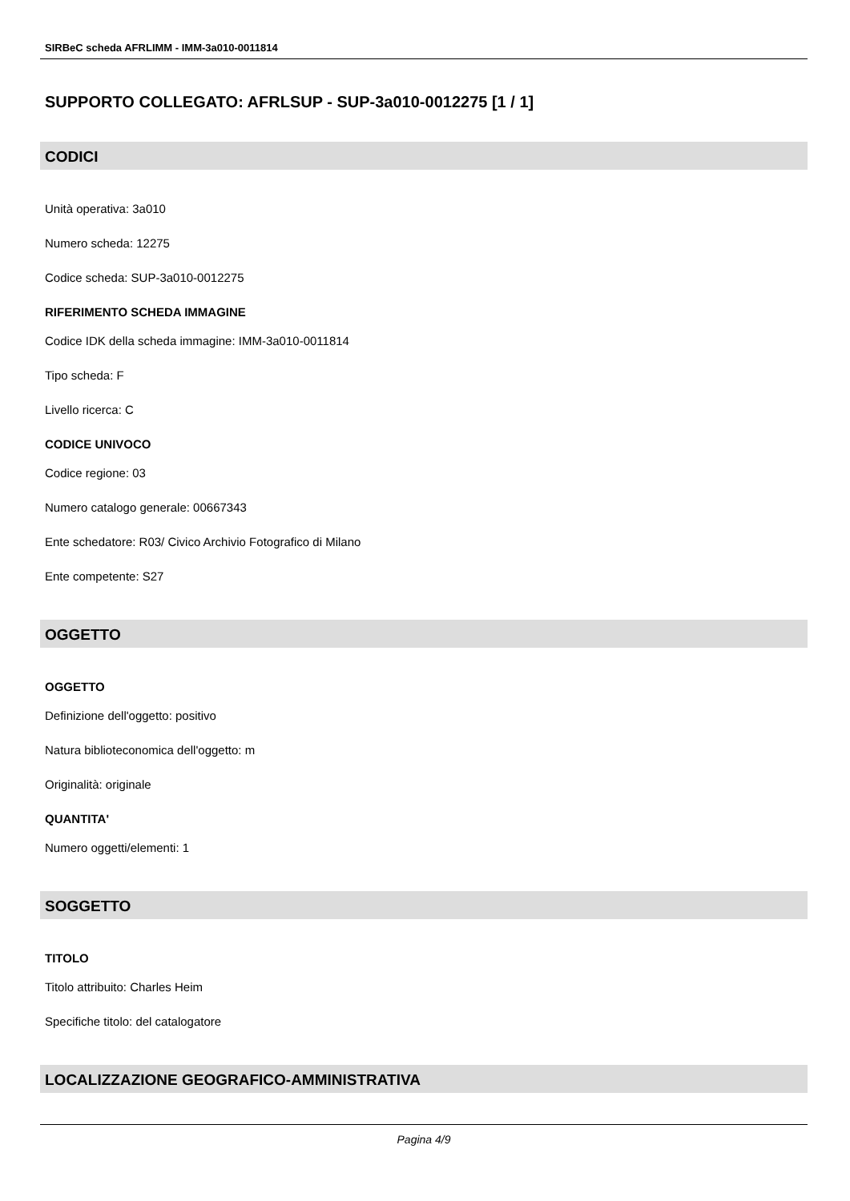SIRBeC scheda AFRLIMM - IMM-3a010-0011814
SUPPORTO COLLEGATO: AFRLSUP - SUP-3a010-0012275 [1 / 1]
CODICI
Unità operativa: 3a010
Numero scheda: 12275
Codice scheda: SUP-3a010-0012275
RIFERIMENTO SCHEDA IMMAGINE
Codice IDK della scheda immagine: IMM-3a010-0011814
Tipo scheda: F
Livello ricerca: C
CODICE UNIVOCO
Codice regione: 03
Numero catalogo generale: 00667343
Ente schedatore: R03/ Civico Archivio Fotografico di Milano
Ente competente: S27
OGGETTO
OGGETTO
Definizione dell'oggetto: positivo
Natura biblioteconomica dell'oggetto: m
Originalità: originale
QUANTITA'
Numero oggetti/elementi: 1
SOGGETTO
TITOLO
Titolo attribuito: Charles Heim
Specifiche titolo: del catalogatore
LOCALIZZAZIONE GEOGRAFICO-AMMINISTRATIVA
Pagina 4/9